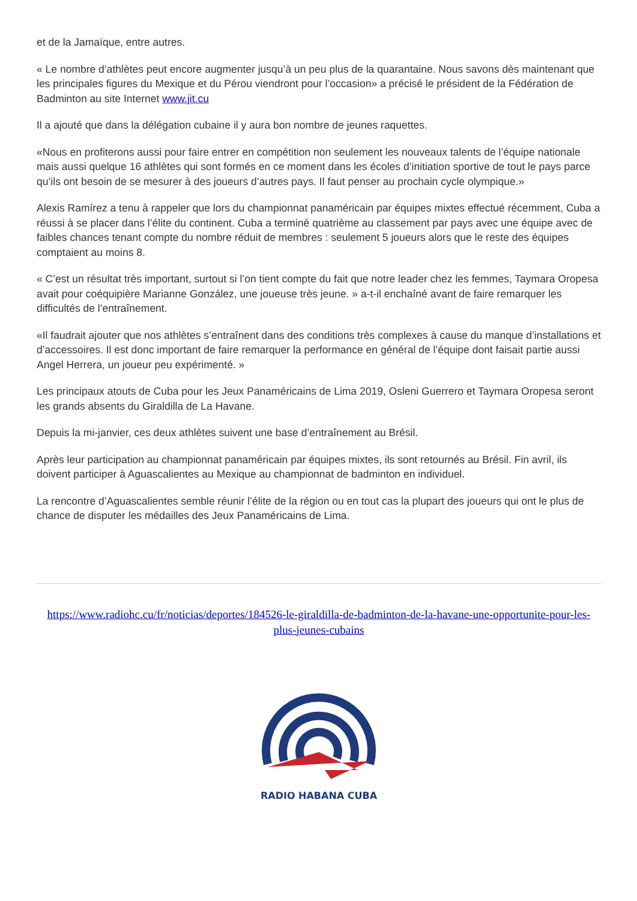et de la Jamaïque, entre autres.
« Le nombre d’athlètes peut encore augmenter jusqu’à un peu plus de la quarantaine. Nous savons dès maintenant que les principales figures du Mexique et du Pérou viendront pour l’occasion» a précisé le président de la Fédération de Badminton au site Internet www.jit.cu
Il a ajouté que dans la délégation cubaine il y aura bon nombre de jeunes raquettes.
«Nous en profiterons aussi pour faire entrer en compétition non seulement les nouveaux talents de l’équipe nationale mais aussi quelque 16 athlètes qui sont formés en ce moment dans les écoles d’initiation sportive de tout le pays parce qu’ils ont besoin de se mesurer à des joueurs d’autres pays. Il faut penser au prochain cycle olympique.»
Alexis Ramírez a tenu à rappeler que lors du championnat panaméricain par équipes mixtes effectué récemment, Cuba a réussi à se placer dans l’élite du continent. Cuba a terminé quatrième au classement par pays avec une équipe avec de faibles chances tenant compte du nombre réduit de membres : seulement 5 joueurs alors que le reste des équipes comptaient au moins 8.
« C’est un résultat très important, surtout si l’on tient compte du fait que notre leader chez les femmes, Taymara Oropesa avait pour coéquipière Marianne González, une joueuse très jeune. » a-t-il enchaîné avant de faire remarquer les difficultés de l’entraînement.
«Il faudrait ajouter que nos athlètes s’entraînent dans des conditions très complexes à cause du manque d’installations et d’accessoires. Il est donc important de faire remarquer la performance en général de l’équipe dont faisait partie aussi Angel Herrera, un joueur peu expérimenté. »
Les principaux atouts de Cuba pour les Jeux Panaméricains de Lima 2019, Osleni Guerrero et Taymara Oropesa seront les grands absents du Giraldilla de La Havane.
Depuis la mi-janvier, ces deux athlètes suivent une base d’entraînement au Brésil.
Après leur participation au championnat panaméricain par équipes mixtes, ils sont retournés au Brésil. Fin avril, ils doivent participer à Aguascalientes au Mexique au championnat de badminton en individuel.
La rencontre d’Aguascalientes semble réunir l’élite de la région ou en tout cas la plupart des joueurs qui ont le plus de chance de disputer les médailles des Jeux Panaméricains de Lima.
https://www.radiohc.cu/fr/noticias/deportes/184526-le-giraldilla-de-badminton-de-la-havane-une-opportunite-pour-les-plus-jeunes-cubains
RADIO HABANA CUBA